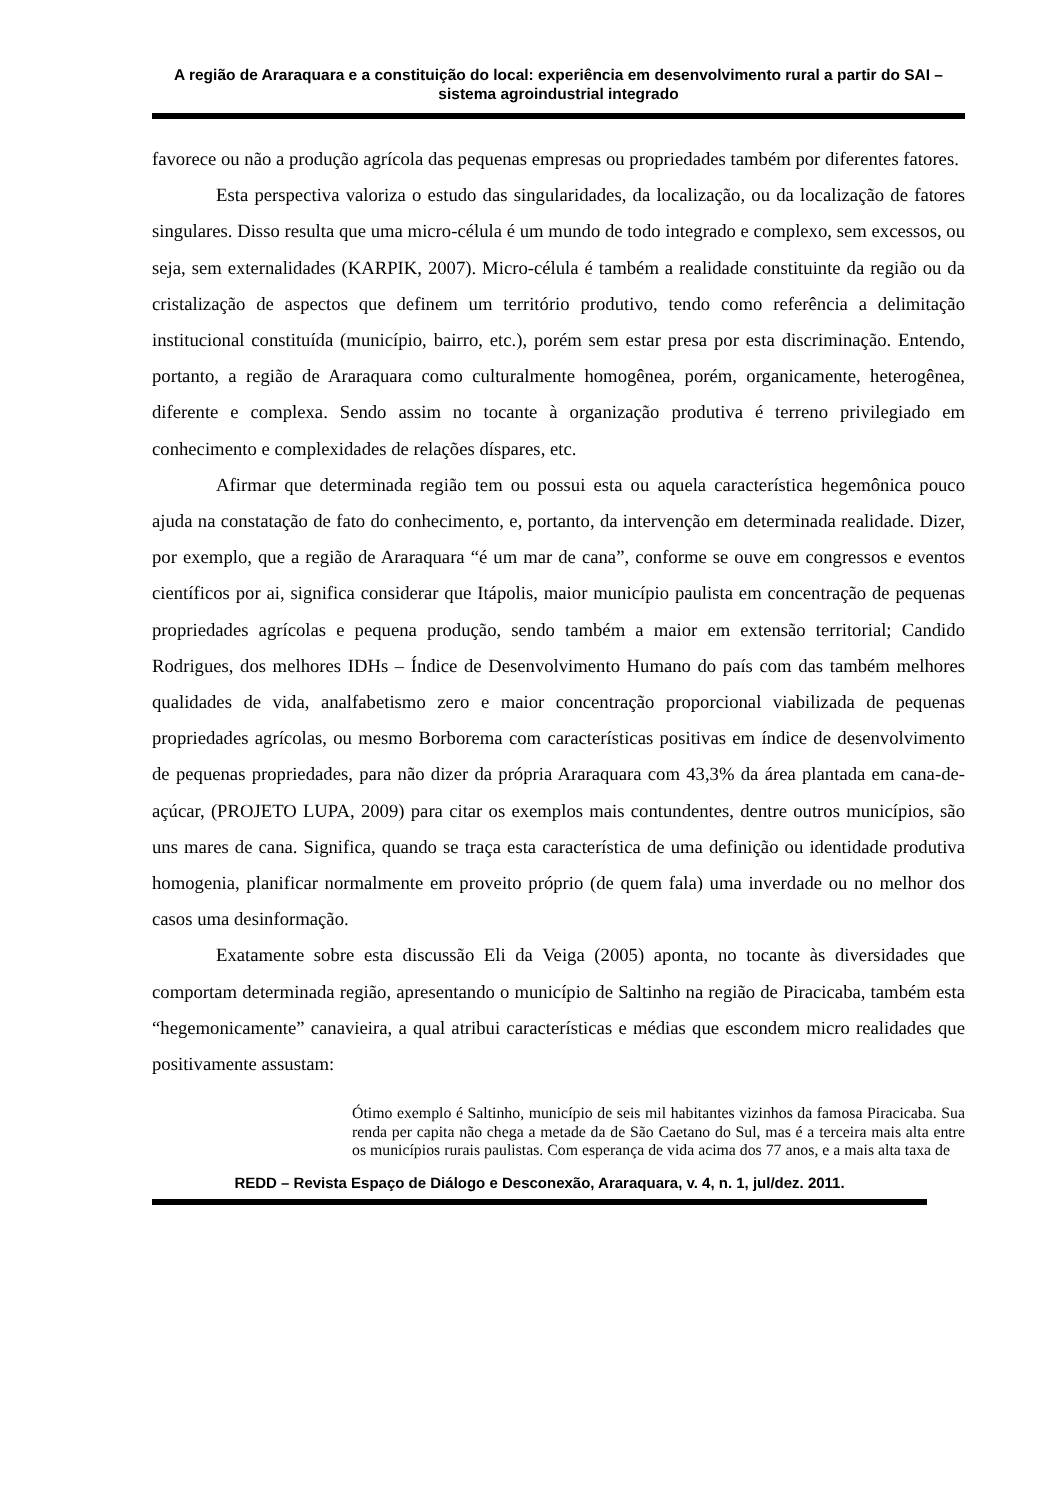A região de Araraquara e a constituição do local: experiência em desenvolvimento rural a partir do SAI – sistema agroindustrial integrado
favorece ou não a produção agrícola das pequenas empresas ou propriedades também por diferentes fatores.
Esta perspectiva valoriza o estudo das singularidades, da localização, ou da localização de fatores singulares. Disso resulta que uma micro-célula é um mundo de todo integrado e complexo, sem excessos, ou seja, sem externalidades (KARPIK, 2007). Micro-célula é também a realidade constituinte da região ou da cristalização de aspectos que definem um território produtivo, tendo como referência a delimitação institucional constituída (município, bairro, etc.), porém sem estar presa por esta discriminação. Entendo, portanto, a região de Araraquara como culturalmente homogênea, porém, organicamente, heterogênea, diferente e complexa. Sendo assim no tocante à organização produtiva é terreno privilegiado em conhecimento e complexidades de relações díspares, etc.
Afirmar que determinada região tem ou possui esta ou aquela característica hegemônica pouco ajuda na constatação de fato do conhecimento, e, portanto, da intervenção em determinada realidade. Dizer, por exemplo, que a região de Araraquara “é um mar de cana”, conforme se ouve em congressos e eventos científicos por ai, significa considerar que Itápolis, maior município paulista em concentração de pequenas propriedades agrícolas e pequena produção, sendo também a maior em extensão territorial; Candido Rodrigues, dos melhores IDHs – Índice de Desenvolvimento Humano do país com das também melhores qualidades de vida, analfabetismo zero e maior concentração proporcional viabilizada de pequenas propriedades agrícolas, ou mesmo Borborema com características positivas em índice de desenvolvimento de pequenas propriedades, para não dizer da própria Araraquara com 43,3% da área plantada em cana-de-açúcar, (PROJETO LUPA, 2009) para citar os exemplos mais contundentes, dentre outros municípios, são uns mares de cana. Significa, quando se traça esta característica de uma definição ou identidade produtiva homogenia, planificar normalmente em proveito próprio (de quem fala) uma inverdade ou no melhor dos casos uma desinformação.
Exatamente sobre esta discussão Eli da Veiga (2005) aponta, no tocante às diversidades que comportam determinada região, apresentando o município de Saltinho na região de Piracicaba, também esta “hegemonicamente” canavieira, a qual atribui características e médias que escondem micro realidades que positivamente assustam:
Ótimo exemplo é Saltinho, município de seis mil habitantes vizinhos da famosa Piracicaba. Sua renda per capita não chega a metade da de São Caetano do Sul, mas é a terceira mais alta entre os municípios rurais paulistas. Com esperança de vida acima dos 77 anos, e a mais alta taxa de
REDD – Revista Espaço de Diálogo e Desconexão, Araraquara, v. 4, n. 1, jul/dez. 2011.